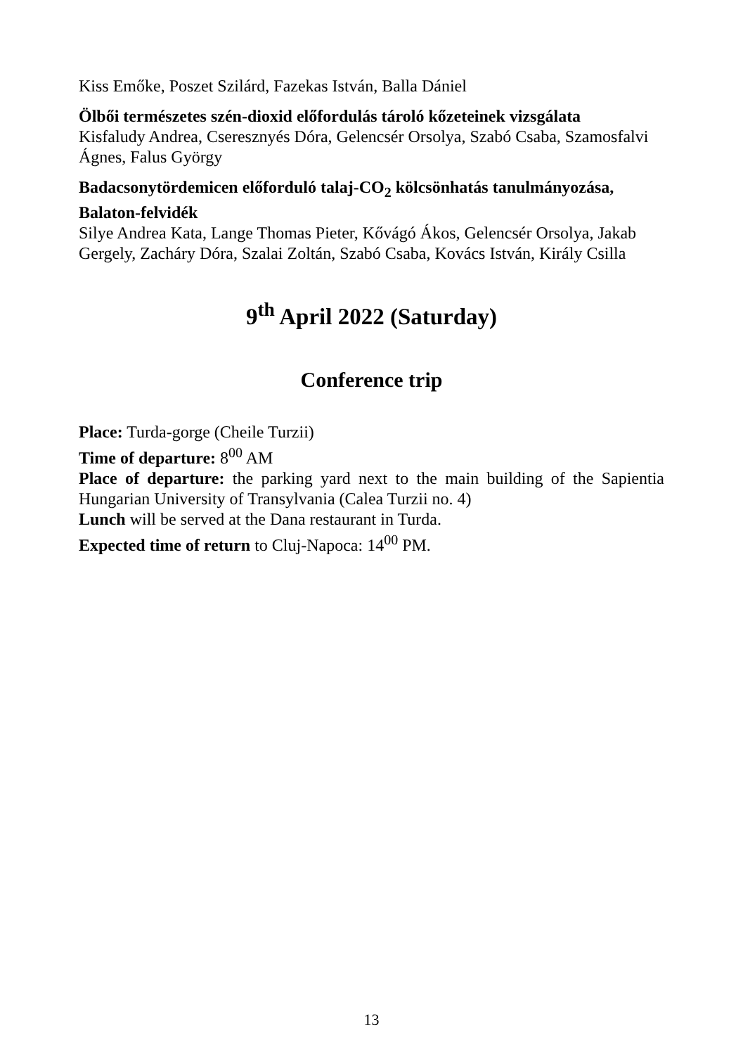Kiss Emőke, Poszet Szilárd, Fazekas István, Balla Dániel
Ölbői természetes szén-dioxid előfordulás tároló kőzeteinek vizsgálata
Kisfaludy Andrea, Cseresznyés Dóra, Gelencsér Orsolya, Szabó Csaba, Szamosfalvi Ágnes, Falus György
Badacsonytördemicen előforduló talaj-CO<sub>2</sub> kölcsönhatás tanulmányozása, Balaton-felvidék
Silye Andrea Kata, Lange Thomas Pieter, Kővágó Ákos, Gelencsér Orsolya, Jakab Gergely, Zacháry Dóra, Szalai Zoltán, Szabó Csaba, Kovács István, Király Csilla
9<sup>th</sup> April 2022 (Saturday)
Conference trip
Place: Turda-gorge (Cheile Turzii)
Time of departure: 8<sup>00</sup> AM
Place of departure: the parking yard next to the main building of the Sapientia Hungarian University of Transylvania (Calea Turzii no. 4)
Lunch will be served at the Dana restaurant in Turda.
Expected time of return to Cluj-Napoca: 14<sup>00</sup> PM.
13